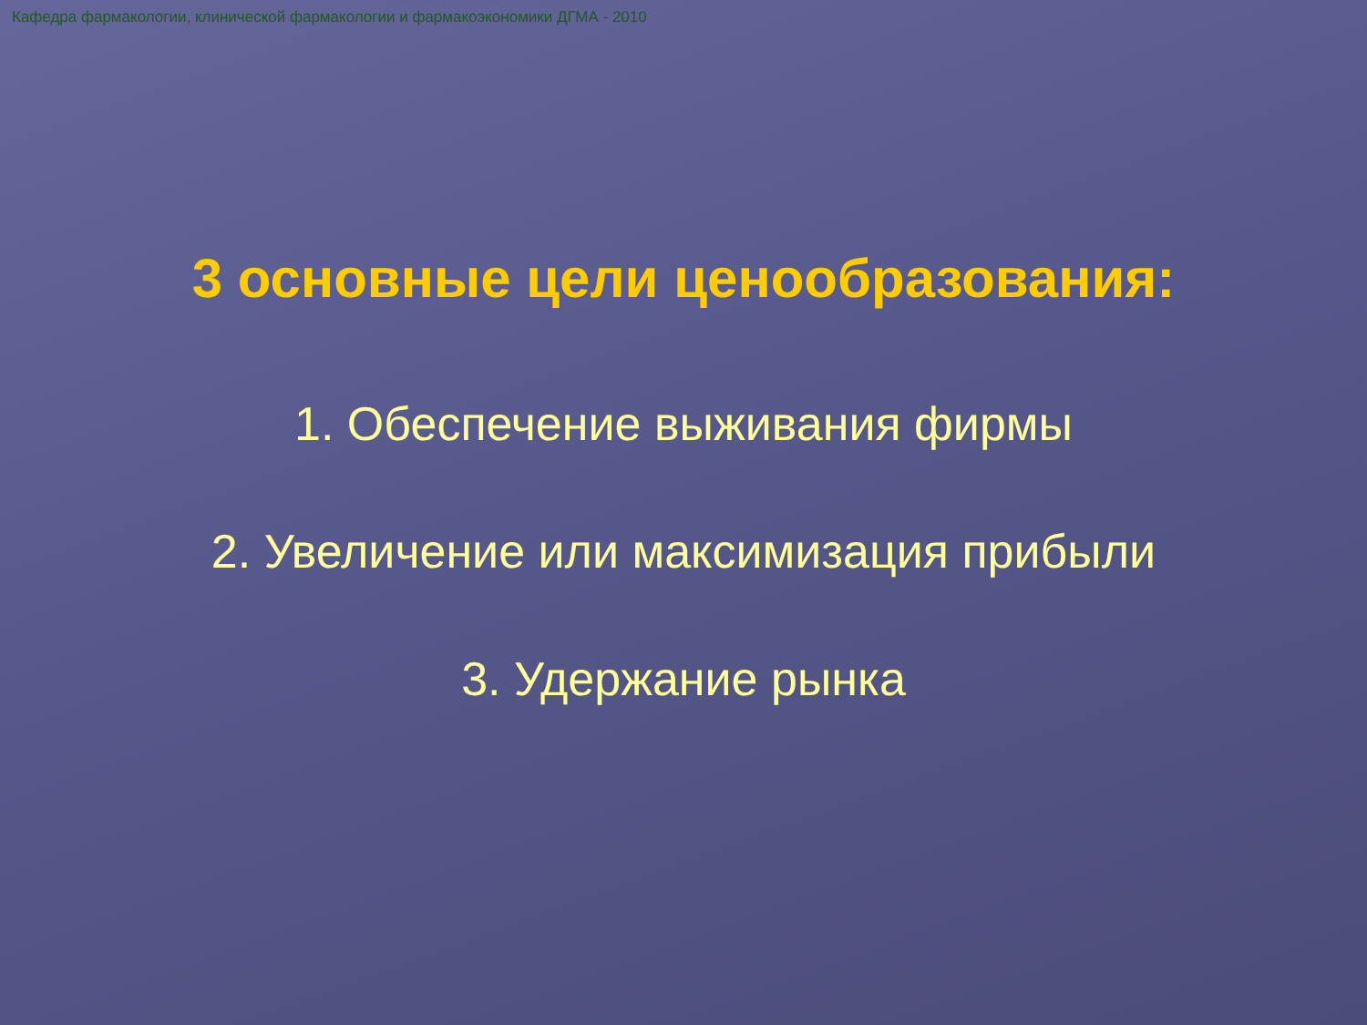Кафедра фармакологии, клинической фармакологии и фармакоэкономики ДГМА - 2010
3 основные цели ценообразования:
1. Обеспечение выживания фирмы
2. Увеличение или максимизация прибыли
3. Удержание рынка